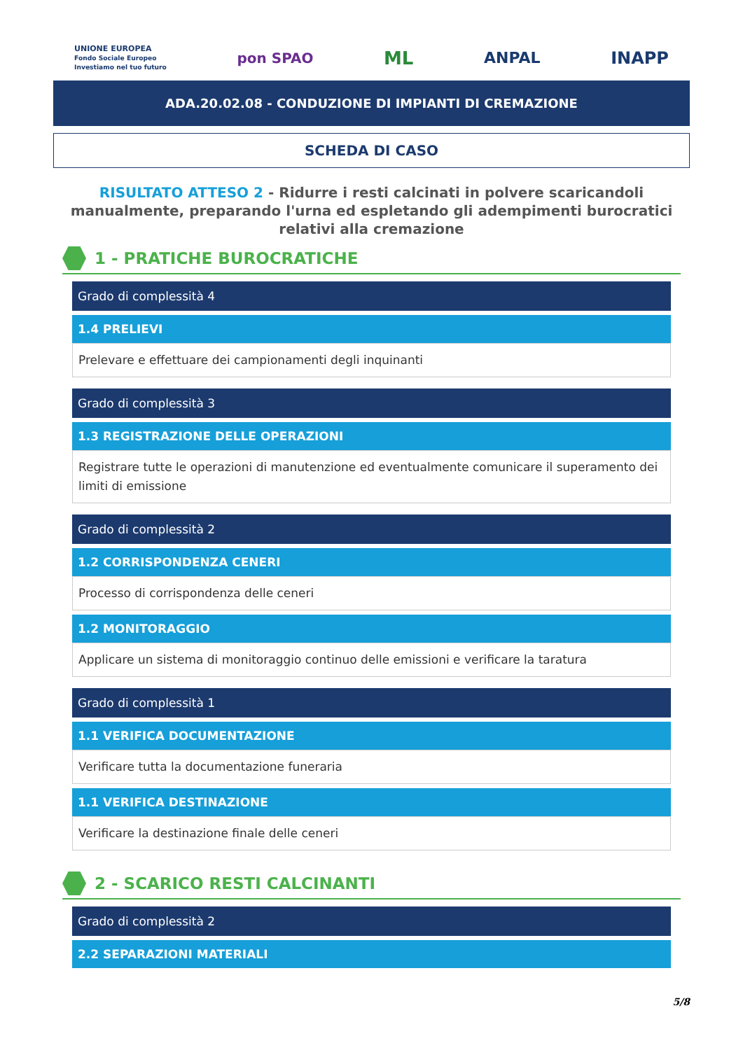UNIONE EUROPEA
Fondo Sociale Europeo
Investiamo nel tuo futuro pon SPAO ML ANPAL INAPP
ADA.20.02.08 - CONDUZIONE DI IMPIANTI DI CREMAZIONE
SCHEDA DI CASO
RISULTATO ATTESO 2 - Ridurre i resti calcinati in polvere scaricandoli manualmente, preparando l'urna ed espletando gli adempimenti burocratici relativi alla cremazione
1 - PRATICHE BUROCRATICHE
Grado di complessità 4
1.4 PRELIEVI
Prelevare e effettuare dei campionamenti degli inquinanti
Grado di complessità 3
1.3 REGISTRAZIONE DELLE OPERAZIONI
Registrare tutte le operazioni di manutenzione ed eventualmente comunicare il superamento dei limiti di emissione
Grado di complessità 2
1.2 CORRISPONDENZA CENERI
Processo di corrispondenza delle ceneri
1.2 MONITORAGGIO
Applicare un sistema di monitoraggio continuo delle emissioni e verificare la taratura
Grado di complessità 1
1.1 VERIFICA DOCUMENTAZIONE
Verificare tutta la documentazione funeraria
1.1 VERIFICA DESTINAZIONE
Verificare la destinazione finale delle ceneri
2 - SCARICO RESTI CALCINANTI
Grado di complessità 2
2.2 SEPARAZIONI MATERIALI
5/8